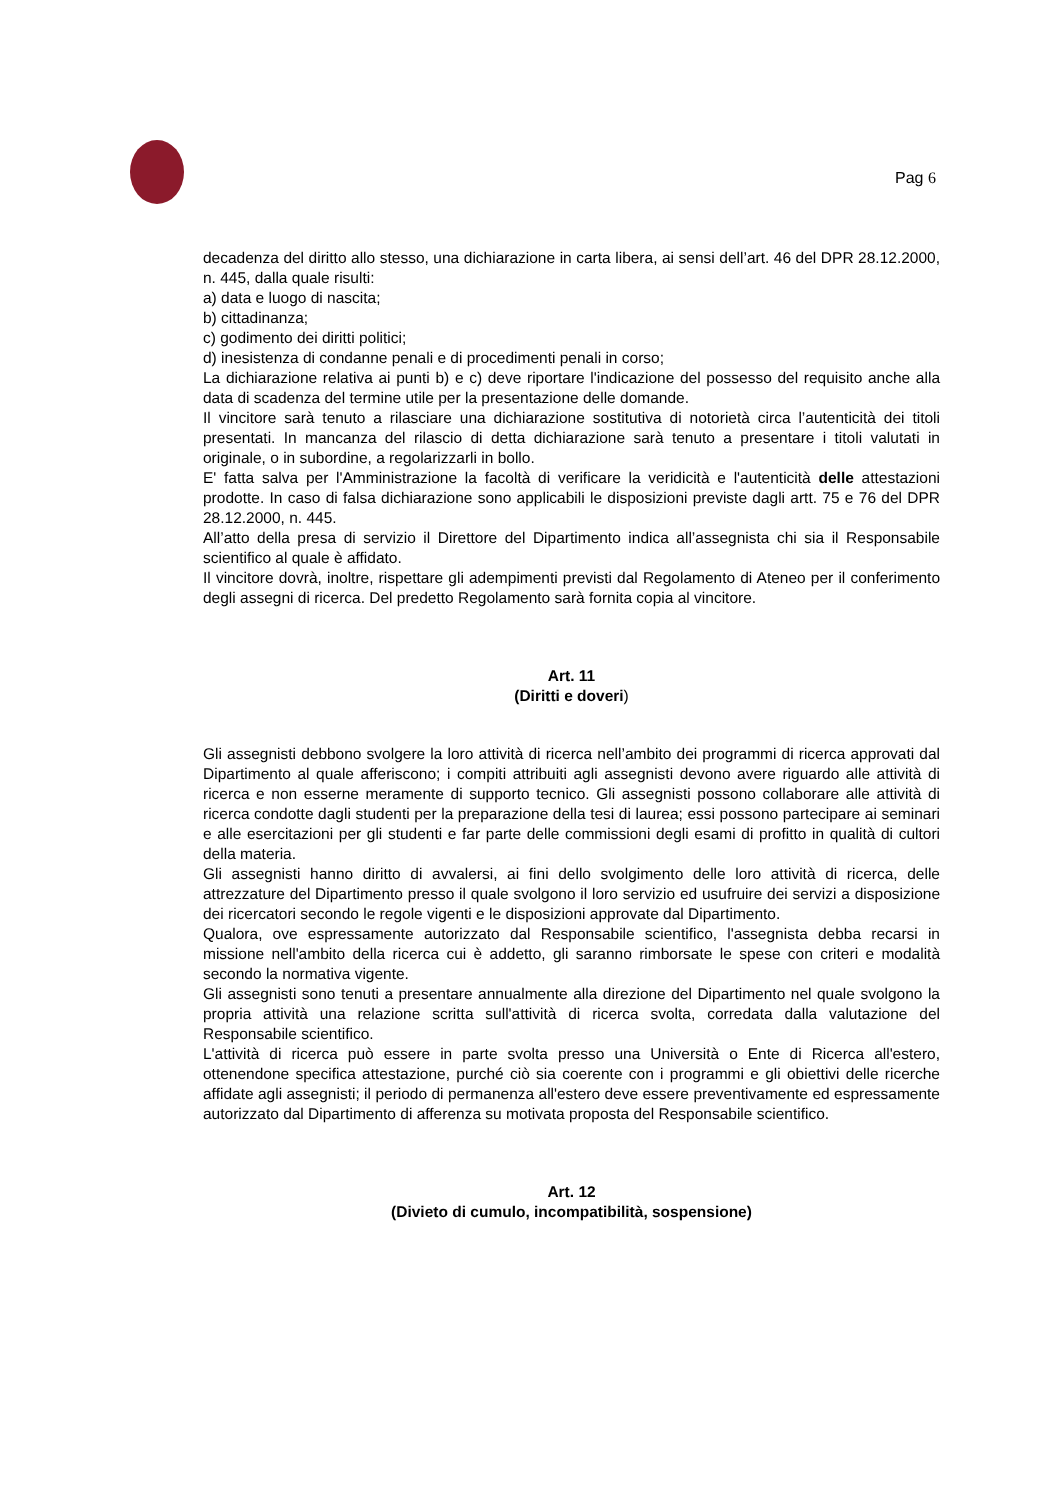Pag 6
decadenza del diritto allo stesso, una dichiarazione in carta libera, ai sensi dell’art. 46 del DPR 28.12.2000, n. 445, dalla quale risulti:
a) data e luogo di nascita;
b) cittadinanza;
c) godimento dei diritti politici;
d) inesistenza di condanne penali e di procedimenti penali in corso;
La dichiarazione relativa ai punti b) e c) deve riportare l'indicazione del possesso del requisito anche alla data di scadenza del termine utile per la presentazione delle domande.
Il vincitore sarà tenuto a rilasciare una dichiarazione sostitutiva di notorietà circa l’autenticità dei titoli presentati. In mancanza del rilascio di detta dichiarazione sarà tenuto a presentare i titoli valutati in originale, o in subordine, a regolarizzarli in bollo.
E' fatta salva per l'Amministrazione la facoltà di verificare la veridicità e l'autenticità delle attestazioni prodotte. In caso di falsa dichiarazione sono applicabili le disposizioni previste dagli artt. 75 e 76 del DPR 28.12.2000, n. 445.
All’atto della presa di servizio il Direttore del Dipartimento indica all’assegnista chi sia il Responsabile scientifico al quale è affidato.
Il vincitore dovrà, inoltre, rispettare gli adempimenti previsti dal Regolamento di Ateneo per il conferimento degli assegni di ricerca. Del predetto Regolamento sarà fornita copia al vincitore.
Art. 11
(Diritti e doveri)
Gli assegnisti debbono svolgere la loro attività di ricerca nell’ambito dei programmi di ricerca approvati dal Dipartimento al quale afferiscono; i compiti attribuiti agli assegnisti devono avere riguardo alle attività di ricerca e non esserne meramente di supporto tecnico. Gli assegnisti possono collaborare alle attività di ricerca condotte dagli studenti per la preparazione della tesi di laurea; essi possono partecipare ai seminari e alle esercitazioni per gli studenti e far parte delle commissioni degli esami di profitto in qualità di cultori della materia.
Gli assegnisti hanno diritto di avvalersi, ai fini dello svolgimento delle loro attività di ricerca, delle attrezzature del Dipartimento presso il quale svolgono il loro servizio ed usufruire dei servizi a disposizione dei ricercatori secondo le regole vigenti e le disposizioni approvate dal Dipartimento.
Qualora, ove espressamente autorizzato dal Responsabile scientifico, l'assegnista debba recarsi in missione nell'ambito della ricerca cui è addetto, gli saranno rimborsate le spese con criteri e modalità secondo la normativa vigente.
Gli assegnisti sono tenuti a presentare annualmente alla direzione del Dipartimento nel quale svolgono la propria attività una relazione scritta sull'attività di ricerca svolta, corredata dalla valutazione del Responsabile scientifico.
L'attività di ricerca può essere in parte svolta presso una Università o Ente di Ricerca all'estero, ottenendone specifica attestazione, purché ciò sia coerente con i programmi e gli obiettivi delle ricerche affidate agli assegnisti; il periodo di permanenza all'estero deve essere preventivamente ed espressamente autorizzato dal Dipartimento di afferenza su motivata proposta del Responsabile scientifico.
Art. 12
(Divieto di cumulo, incompatibilità, sospensione)